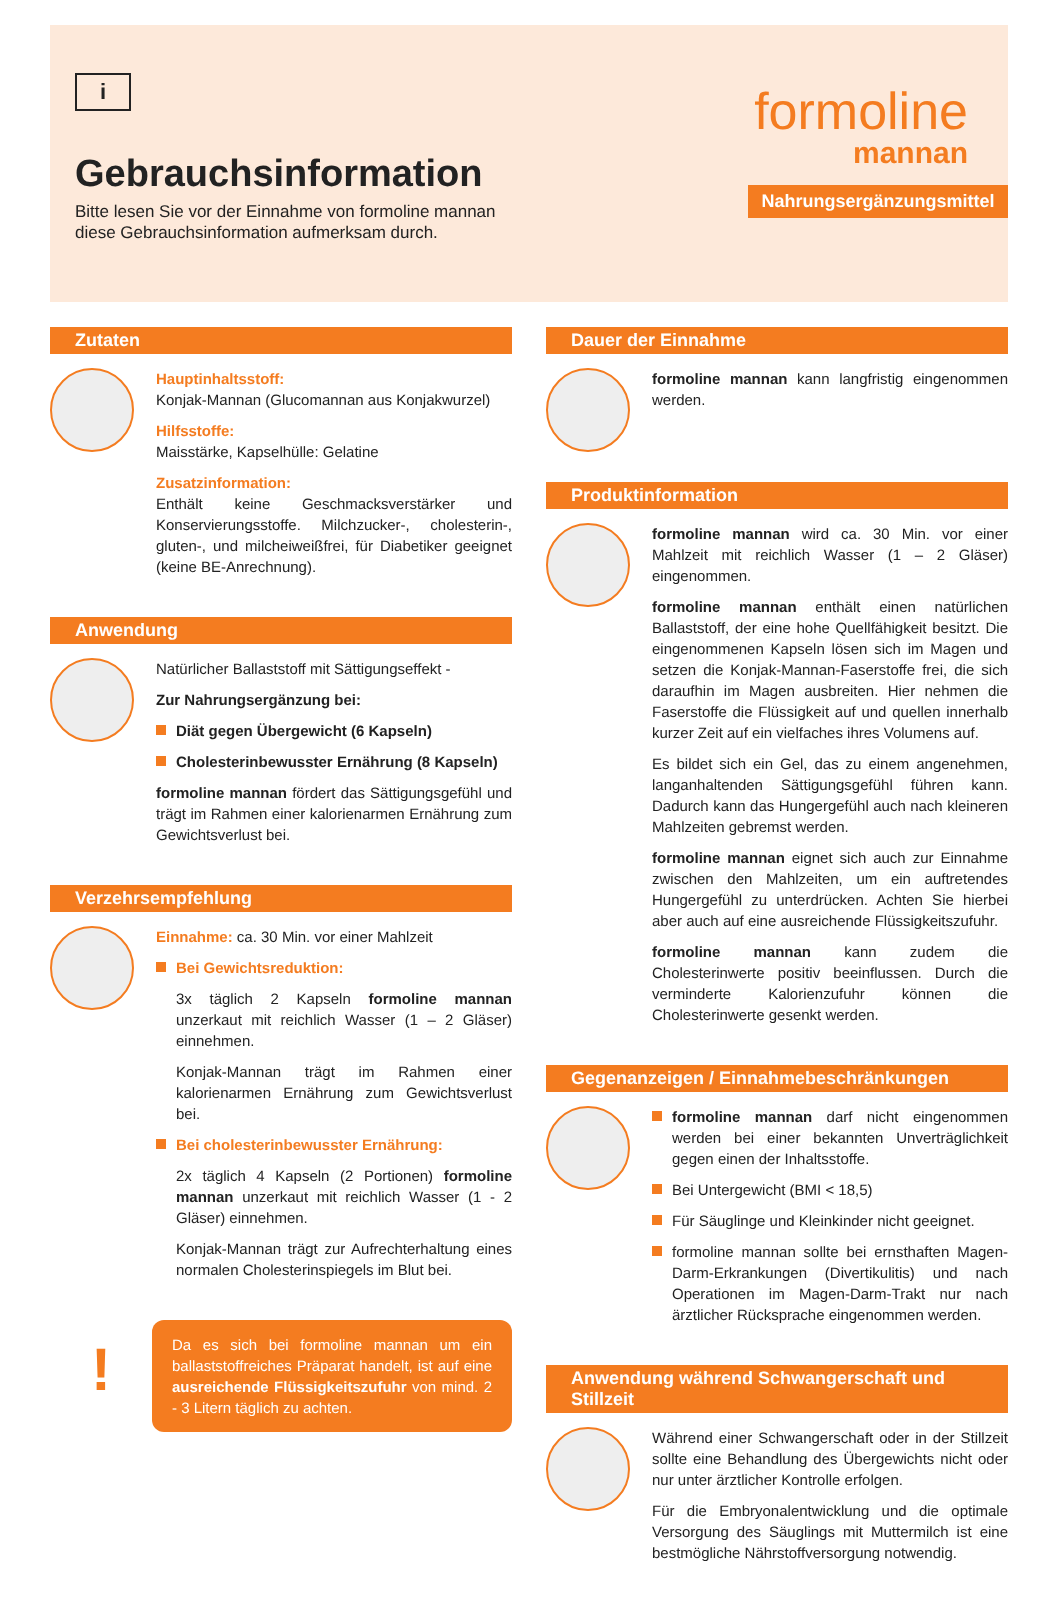i
Gebrauchsinformation
Bitte lesen Sie vor der Einnahme von formoline mannan diese Gebrauchsinformation aufmerksam durch.
formoline
mannan
Nahrungsergänzungsmittel
Zutaten
Hauptinhaltsstoff:
Konjak-Mannan (Glucomannan aus Konjakwurzel)
Hilfsstoffe:
Maisstärke, Kapselhülle: Gelatine
Zusatzinformation:
Enthält keine Geschmacksverstärker und Konservierungsstoffe. Milchzucker-, cholesterin-, gluten-, und milcheiweißfrei, für Diabetiker geeignet (keine BE-Anrechnung).
Anwendung
Natürlicher Ballaststoff mit Sättigungseffekt -
Zur Nahrungsergänzung bei:
Diät gegen Übergewicht (6 Kapseln)
Cholesterinbewusster Ernährung (8 Kapseln)
formoline mannan fördert das Sättigungsgefühl und trägt im Rahmen einer kalorienarmen Ernährung zum Gewichtsverlust bei.
Verzehrsempfehlung
Einnahme: ca. 30 Min. vor einer Mahlzeit
Bei Gewichtsreduktion:
3x täglich 2 Kapseln formoline mannan unzerkaut mit reichlich Wasser (1 – 2 Gläser) einnehmen.
Konjak-Mannan trägt im Rahmen einer kalorienarmen Ernährung zum Gewichtsverlust bei.
Bei cholesterinbewusster Ernährung:
2x täglich 4 Kapseln (2 Portionen) formoline mannan unzerkaut mit reichlich Wasser (1 - 2 Gläser) einnehmen.
Konjak-Mannan trägt zur Aufrechterhaltung eines normalen Cholesterinspiegels im Blut bei.
!
Da es sich bei formoline mannan um ein ballaststoffreiches Präparat handelt, ist auf eine ausreichende Flüssigkeitszufuhr von mind. 2 - 3 Litern täglich zu achten.
Dauer der Einnahme
formoline mannan kann langfristig eingenommen werden.
Produktinformation
formoline mannan wird ca. 30 Min. vor einer Mahlzeit mit reichlich Wasser (1 – 2 Gläser) eingenommen.
formoline mannan enthält einen natürlichen Ballaststoff, der eine hohe Quellfähigkeit besitzt. Die eingenommenen Kapseln lösen sich im Magen und setzen die Konjak-Mannan-Faserstoffe frei, die sich daraufhin im Magen ausbreiten. Hier nehmen die Faserstoffe die Flüssigkeit auf und quellen innerhalb kurzer Zeit auf ein vielfaches ihres Volumens auf.
Es bildet sich ein Gel, das zu einem angenehmen, langanhaltenden Sättigungsgefühl führen kann. Dadurch kann das Hungergefühl auch nach kleineren Mahlzeiten gebremst werden.
formoline mannan eignet sich auch zur Einnahme zwischen den Mahlzeiten, um ein auftretendes Hungergefühl zu unterdrücken. Achten Sie hierbei aber auch auf eine ausreichende Flüssigkeitszufuhr.
formoline mannan kann zudem die Cholesterinwerte positiv beeinflussen. Durch die verminderte Kalorienzufuhr können die Cholesterinwerte gesenkt werden.
Gegenanzeigen / Einnahmebeschränkungen
formoline mannan darf nicht eingenommen werden bei einer bekannten Unverträglichkeit gegen einen der Inhaltsstoffe.
Bei Untergewicht (BMI < 18,5)
Für Säuglinge und Kleinkinder nicht geeignet.
formoline mannan sollte bei ernsthaften Magen-Darm-Erkrankungen (Divertikulitis) und nach Operationen im Magen-Darm-Trakt nur nach ärztlicher Rücksprache eingenommen werden.
Anwendung während Schwangerschaft und Stillzeit
Während einer Schwangerschaft oder in der Stillzeit sollte eine Behandlung des Übergewichts nicht oder nur unter ärztlicher Kontrolle erfolgen.
Für die Embryonalentwicklung und die optimale Versorgung des Säuglings mit Muttermilch ist eine bestmögliche Nährstoffversorgung notwendig.